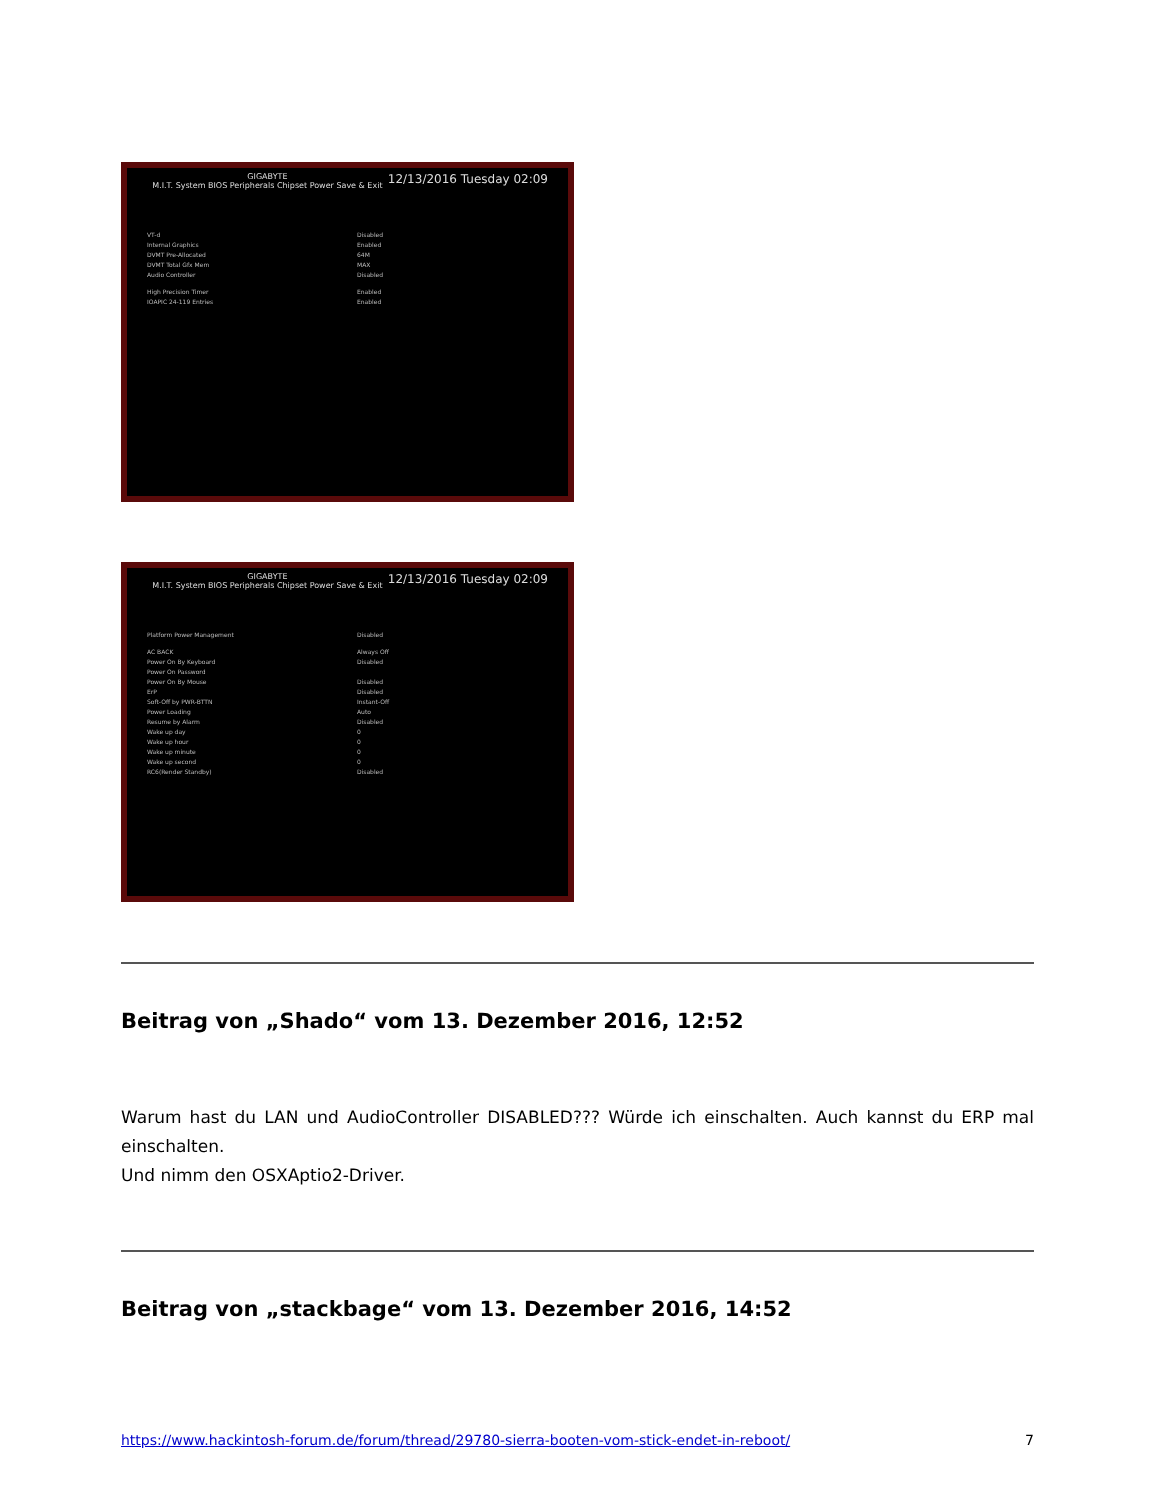GIGABYTE 12/13/2016 Tuesday 02:09
M.I.T. System BIOS Peripherals Chipset Power Save & Exit
VT-d Disabled
Internal Graphics Enabled
DVMT Pre-Allocated 64M
DVMT Total Gfx Mem MAX
Audio Controller Disabled
High Precision Timer Enabled
IOAPIC 24-119 Entries Enabled
GIGABYTE 12/13/2016 Tuesday 02:09
M.I.T. System BIOS Peripherals Chipset Power Save & Exit
Platform Power Management Disabled
AC BACK Always Off
Power On By Keyboard Disabled
Power On Password
Power On By Mouse Disabled
ErP Disabled
Soft-Off by PWR-BTTN Instant-Off
Power Loading Auto
Resume by Alarm Disabled
Wake up day 0
Wake up hour 0
Wake up minute 0
Wake up second 0
RC6(Render Standby) Disabled
Beitrag von „Shado“ vom 13. Dezember 2016, 12:52
Warum hast du LAN und AudioController DISABLED??? Würde ich einschalten. Auch kannst du ERP mal einschalten.
Und nimm den OSXAptio2-Driver.
Beitrag von „stackbage“ vom 13. Dezember 2016, 14:52
https://www.hackintosh-forum.de/forum/thread/29780-sierra-booten-vom-stick-endet-in-reboot/ 7